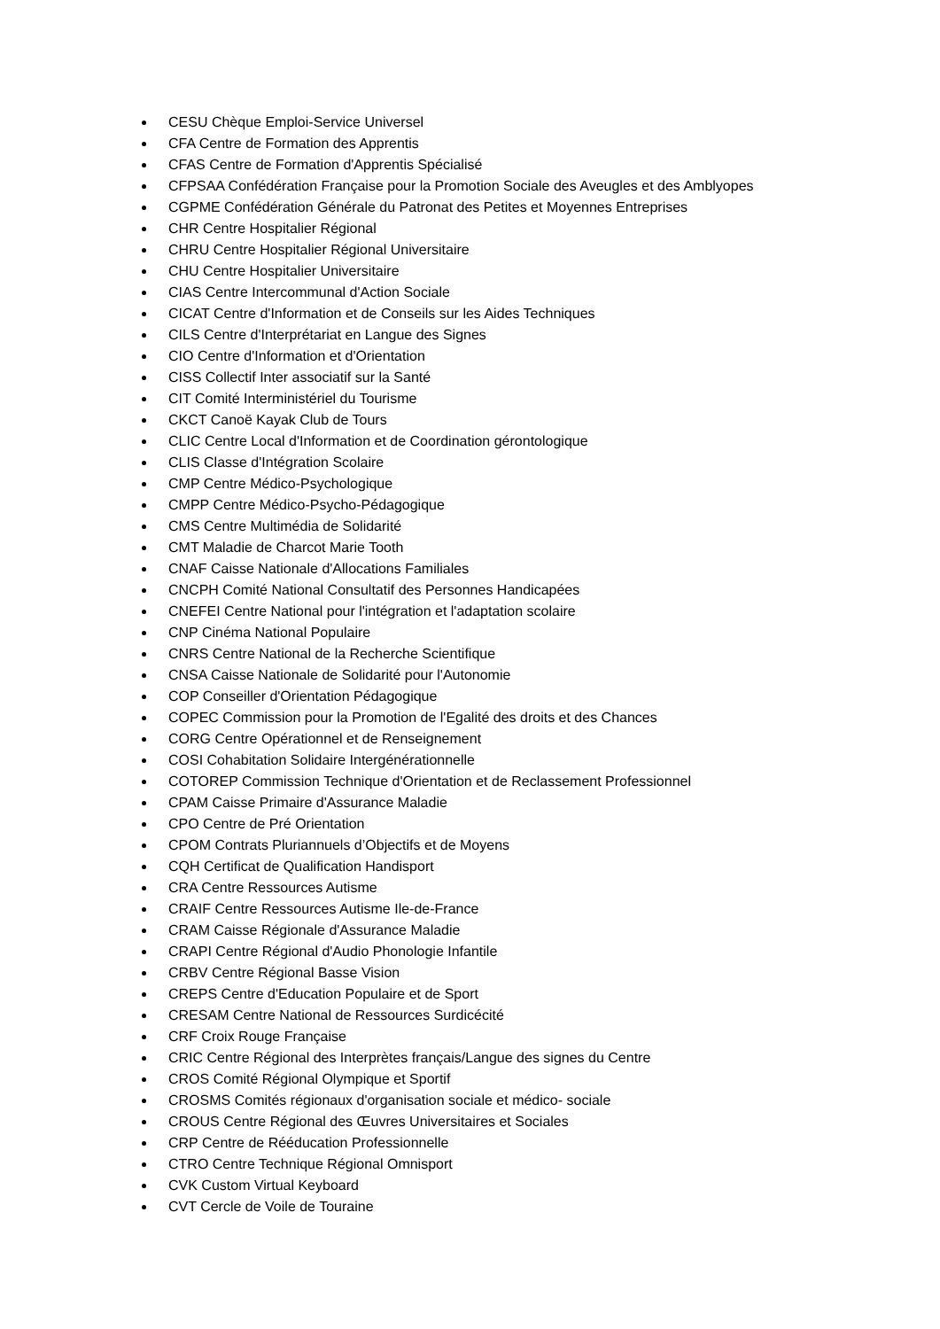CESU Chèque Emploi-Service Universel
CFA Centre de Formation des Apprentis
CFAS Centre de Formation d'Apprentis Spécialisé
CFPSAA Confédération Française pour la Promotion Sociale des Aveugles et des Amblyopes
CGPME Confédération Générale du Patronat des Petites et Moyennes Entreprises
CHR Centre Hospitalier Régional
CHRU Centre Hospitalier Régional Universitaire
CHU Centre Hospitalier Universitaire
CIAS Centre Intercommunal d'Action Sociale
CICAT Centre d'Information et de Conseils sur les Aides Techniques
CILS Centre d'Interprétariat en Langue des Signes
CIO Centre d'Information et d'Orientation
CISS Collectif Inter associatif sur la Santé
CIT Comité Interministériel du Tourisme
CKCT Canoë Kayak Club de Tours
CLIC Centre Local d'Information et de Coordination gérontologique
CLIS Classe d'Intégration Scolaire
CMP Centre Médico-Psychologique
CMPP Centre Médico-Psycho-Pédagogique
CMS Centre Multimédia de Solidarité
CMT Maladie de Charcot Marie Tooth
CNAF Caisse Nationale d'Allocations Familiales
CNCPH Comité National Consultatif des Personnes Handicapées
CNEFEI Centre National pour l'intégration et l'adaptation scolaire
CNP Cinéma National Populaire
CNRS Centre National de la Recherche Scientifique
CNSA Caisse Nationale de Solidarité pour l'Autonomie
COP Conseiller d'Orientation Pédagogique
COPEC Commission pour la Promotion de l'Egalité des droits et des Chances
CORG Centre Opérationnel et de Renseignement
COSI Cohabitation Solidaire Intergénérationnelle
COTOREP Commission Technique d'Orientation et de Reclassement Professionnel
CPAM Caisse Primaire d'Assurance Maladie
CPO Centre de Pré Orientation
CPOM Contrats Pluriannuels d’Objectifs et de Moyens
CQH Certificat de Qualification Handisport
CRA Centre Ressources Autisme
CRAIF Centre Ressources Autisme Ile-de-France
CRAM Caisse Régionale d'Assurance Maladie
CRAPI Centre Régional d'Audio Phonologie Infantile
CRBV Centre Régional Basse Vision
CREPS Centre d'Education Populaire et de Sport
CRESAM Centre National de Ressources Surdicécité
CRF Croix Rouge Française
CRIC Centre Régional des Interprètes français/Langue des signes du Centre
CROS Comité Régional Olympique et Sportif
CROSMS Comités régionaux d'organisation sociale et médico- sociale
CROUS Centre Régional des Œuvres Universitaires et Sociales
CRP Centre de Rééducation Professionnelle
CTRO Centre Technique Régional Omnisport
CVK Custom Virtual Keyboard
CVT Cercle de Voile de Touraine